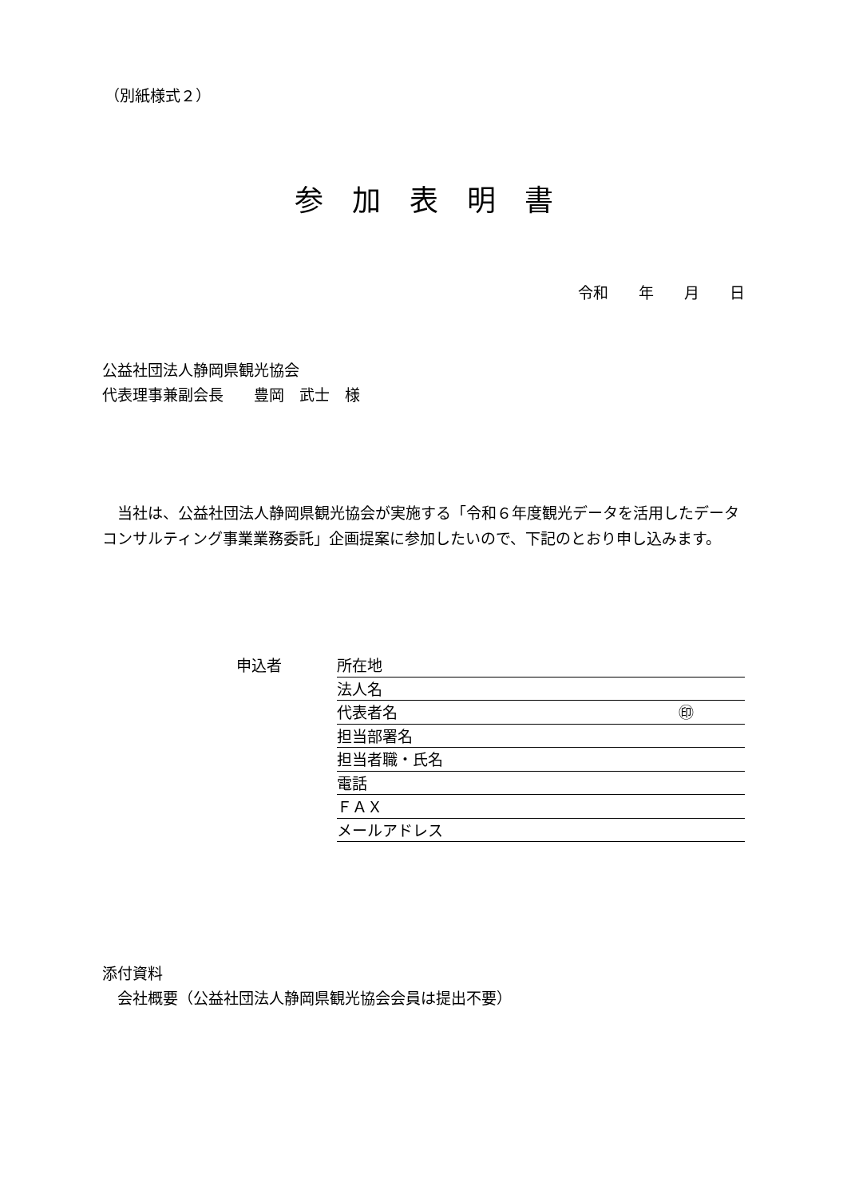（別紙様式２）
参加表明書
令和　　年　　月　　日
公益社団法人静岡県観光協会
代表理事兼副会長　　豊岡　武士　様
　当社は、公益社団法人静岡県観光協会が実施する「令和６年度観光データを活用したデータコンサルティング事業業務委託」企画提案に参加したいので、下記のとおり申し込みます。
申込者
所在地
法人名
代表者名 ㊞
担当部署名
担当者職・氏名
電話
ＦＡＸ
メールアドレス
添付資料
　会社概要（公益社団法人静岡県観光協会会員は提出不要）